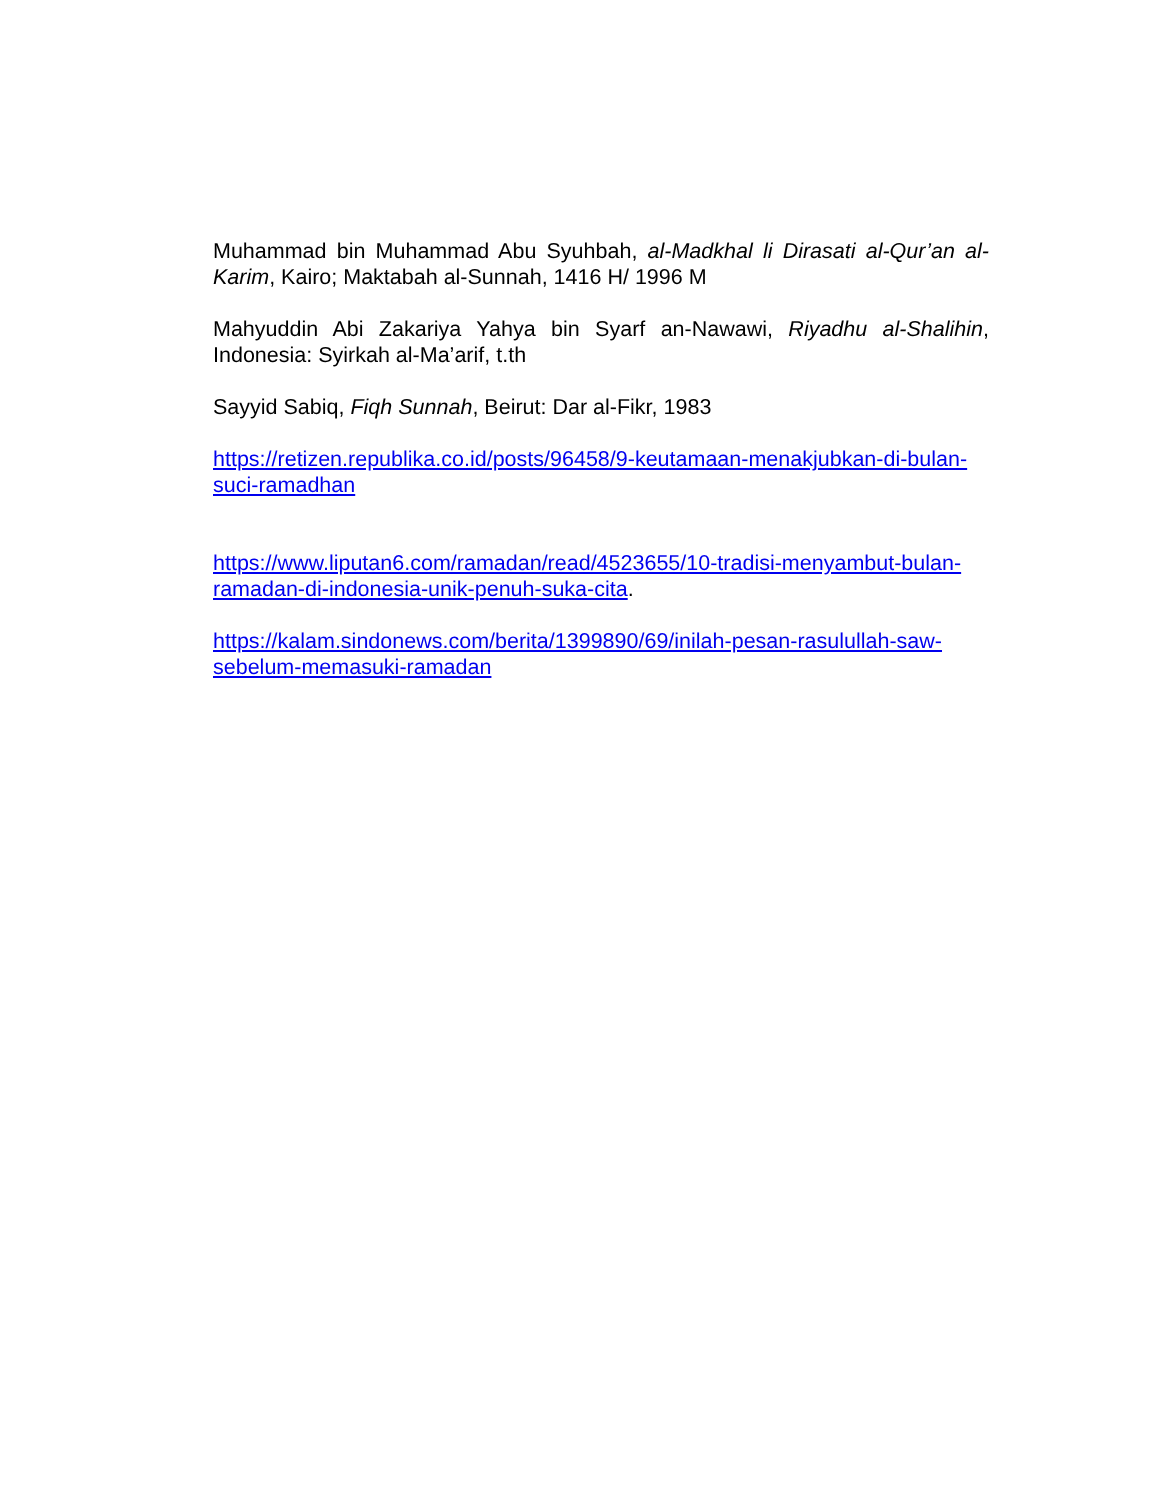Muhammad bin Muhammad Abu Syuhbah, al-Madkhal li Dirasati al-Qur’an al-Karim, Kairo; Maktabah al-Sunnah, 1416 H/ 1996 M
Mahyuddin Abi Zakariya Yahya bin Syarf an-Nawawi, Riyadhu al-Shalihin, Indonesia: Syirkah al-Ma’arif, t.th
Sayyid Sabiq, Fiqh Sunnah, Beirut: Dar al-Fikr, 1983
https://retizen.republika.co.id/posts/96458/9-keutamaan-menakjubkan-di-bulan-suci-ramadhan
https://www.liputan6.com/ramadan/read/4523655/10-tradisi-menyambut-bulan-ramadan-di-indonesia-unik-penuh-suka-cita.
https://kalam.sindonews.com/berita/1399890/69/inilah-pesan-rasulullah-saw-sebelum-memasuki-ramadan